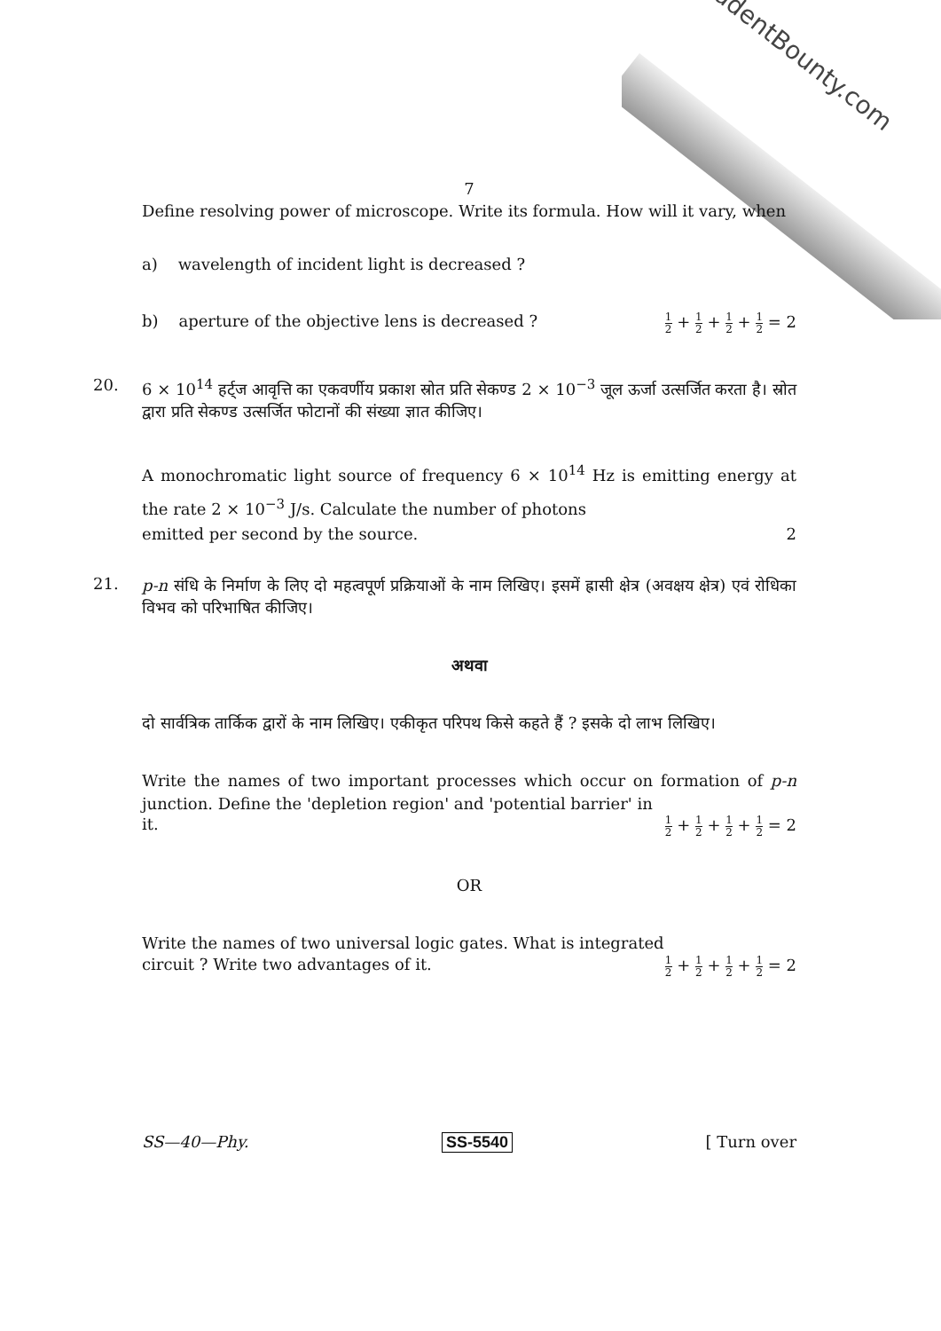StudentBounty.com
7
Define resolving power of microscope. Write its formula. How will it vary, when
a) wavelength of incident light is decreased ?
b) aperture of the objective lens is decreased ? 1 2 + 1 2 + 1 2 + 1 2 = 2
20.
6 × 10<sup>14</sup> हर्ट्ज आवृत्ति का एकवर्णीय प्रकाश स्रोत प्रति सेकण्ड 2 × 10<sup>−3</sup> जूल ऊर्जा उत्सर्जित करता है। स्रोत द्वारा प्रति सेकण्ड उत्सर्जित फोटानों की संख्या ज्ञात कीजिए।
A monochromatic light source of frequency 6 × 10<sup>14</sup> Hz is emitting energy at the rate 2 × 10<sup>−3</sup> J/s. Calculate the number of photons
emitted per second by the source. 2
21.
p-n संधि के निर्माण के लिए दो महत्वपूर्ण प्रक्रियाओं के नाम लिखिए। इसमें ह्रासी क्षेत्र (अवक्षय क्षेत्र) एवं रोधिका विभव को परिभाषित कीजिए।
अथवा
दो सार्वत्रिक तार्किक द्वारों के नाम लिखिए। एकीकृत परिपथ किसे कहते हैं ? इसके दो लाभ लिखिए।
Write the names of two important processes which occur on formation of p-n junction. Define the 'depletion region' and 'potential barrier' in
it. 1 2 + 1 2 + 1 2 + 1 2 = 2
OR
Write the names of two universal logic gates. What is integrated
circuit ? Write two advantages of it. 1 2 + 1 2 + 1 2 + 1 2 = 2
SS—40—Phy. SS-5540 [ Turn over